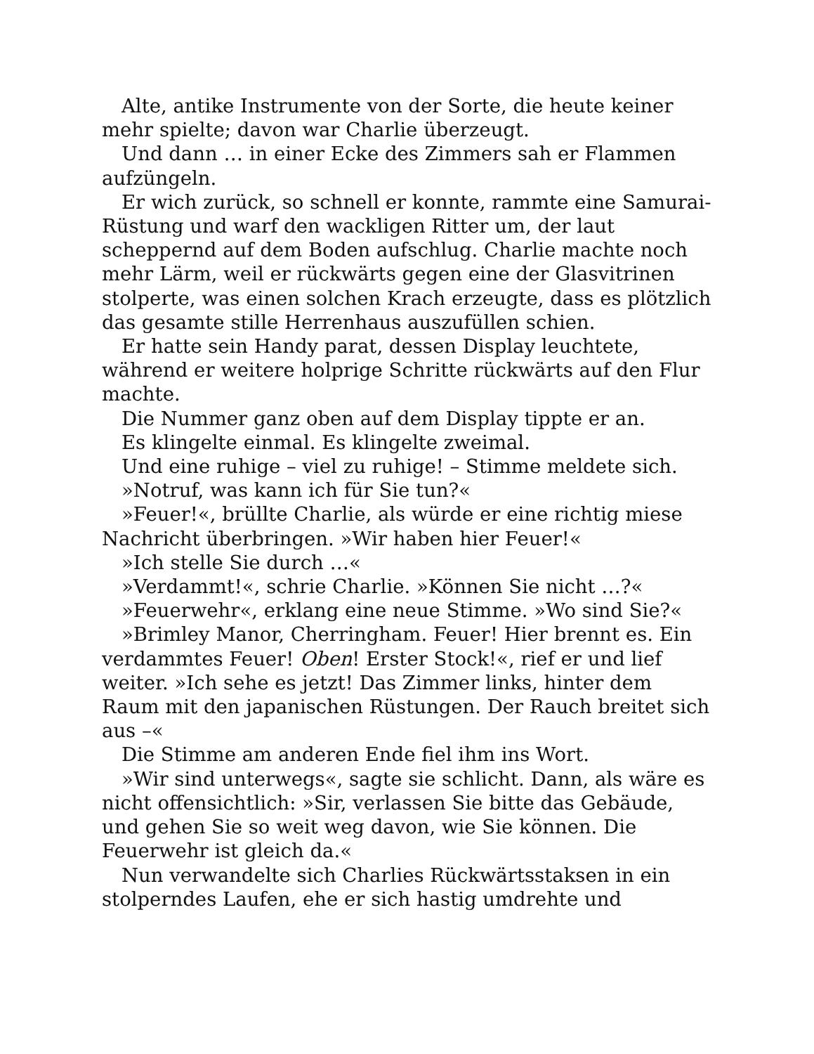Alte, antike Instrumente von der Sorte, die heute keiner mehr spielte; davon war Charlie überzeugt.
Und dann … in einer Ecke des Zimmers sah er Flammen aufzüngeln.
Er wich zurück, so schnell er konnte, rammte eine Samurai-Rüstung und warf den wackligen Ritter um, der laut scheppernd auf dem Boden aufschlug. Charlie machte noch mehr Lärm, weil er rückwärts gegen eine der Glasvitrinen stolperte, was einen solchen Krach erzeugte, dass es plötzlich das gesamte stille Herrenhaus auszufüllen schien.
Er hatte sein Handy parat, dessen Display leuchtete, während er weitere holprige Schritte rückwärts auf den Flur machte.
Die Nummer ganz oben auf dem Display tippte er an.
Es klingelte einmal. Es klingelte zweimal.
Und eine ruhige – viel zu ruhige! – Stimme meldete sich.
»Notruf, was kann ich für Sie tun?«
»Feuer!«, brüllte Charlie, als würde er eine richtig miese Nachricht überbringen. »Wir haben hier Feuer!«
»Ich stelle Sie durch …«
»Verdammt!«, schrie Charlie. »Können Sie nicht …?«
»Feuerwehr«, erklang eine neue Stimme. »Wo sind Sie?«
»Brimley Manor, Cherringham. Feuer! Hier brennt es. Ein verdammtes Feuer! Oben! Erster Stock!«, rief er und lief weiter. »Ich sehe es jetzt! Das Zimmer links, hinter dem Raum mit den japanischen Rüstungen. Der Rauch breitet sich aus –«
Die Stimme am anderen Ende fiel ihm ins Wort.
»Wir sind unterwegs«, sagte sie schlicht. Dann, als wäre es nicht offensichtlich: »Sir, verlassen Sie bitte das Gebäude, und gehen Sie so weit weg davon, wie Sie können. Die Feuerwehr ist gleich da.«
Nun verwandelte sich Charlies Rückwärtsstaksen in ein stolperndes Laufen, ehe er sich hastig umdrehte und